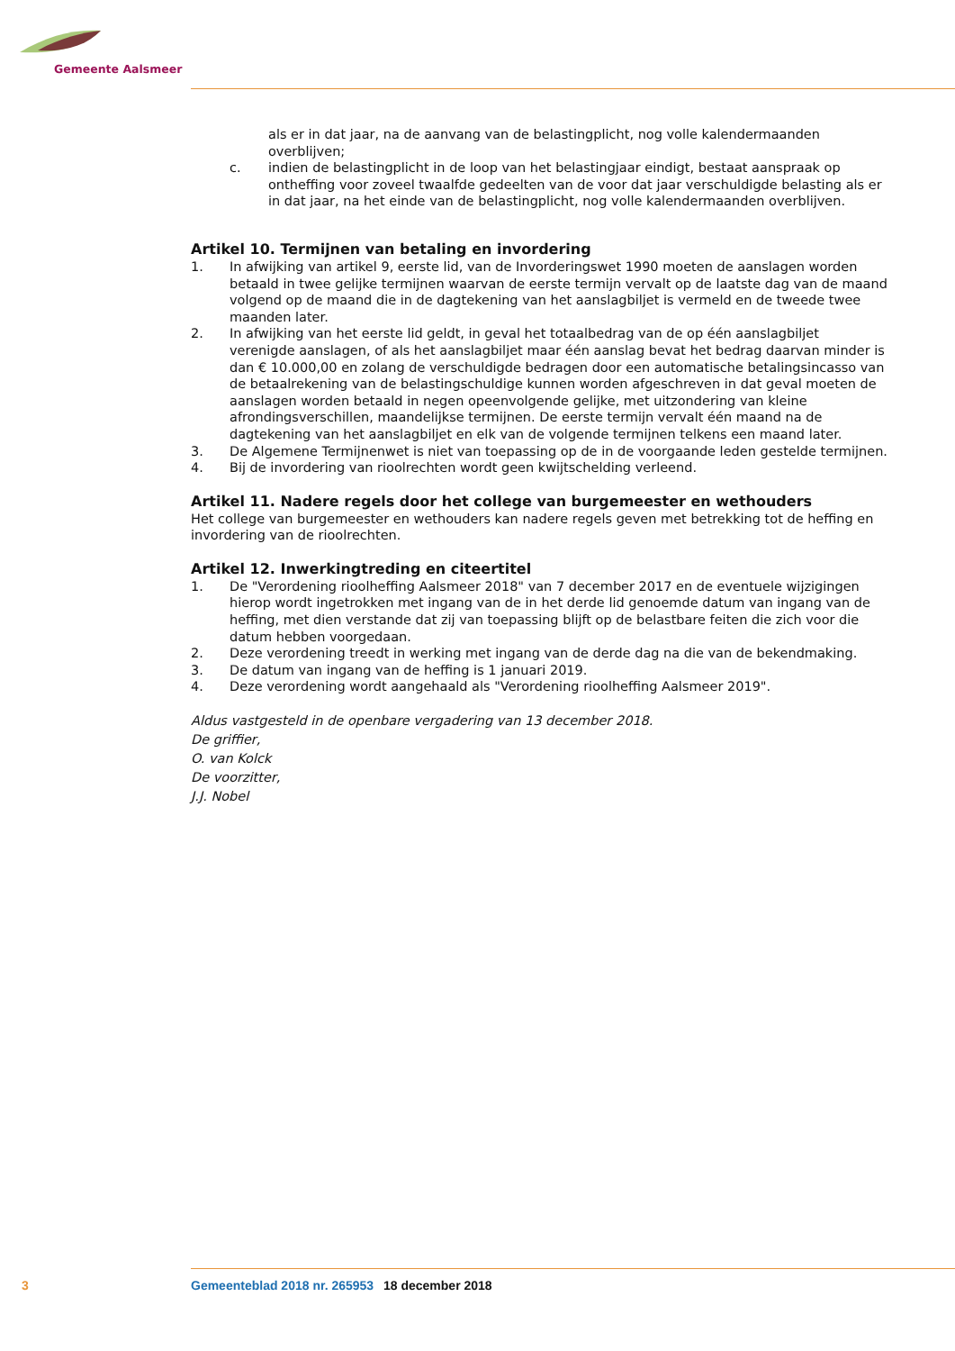Gemeente Aalsmeer
als er in dat jaar, na de aanvang van de belastingplicht, nog volle kalendermaanden overblijven;
c. indien de belastingplicht in de loop van het belastingjaar eindigt, bestaat aanspraak op ontheffing voor zoveel twaalfde gedeelten van de voor dat jaar verschuldigde belasting als er in dat jaar, na het einde van de belastingplicht, nog volle kalendermaanden overblijven.
Artikel 10. Termijnen van betaling en invordering
1. In afwijking van artikel 9, eerste lid, van de Invorderingswet 1990 moeten de aanslagen worden betaald in twee gelijke termijnen waarvan de eerste termijn vervalt op de laatste dag van de maand volgend op de maand die in de dagtekening van het aanslagbiljet is vermeld en de tweede twee maanden later.
2. In afwijking van het eerste lid geldt, in geval het totaalbedrag van de op één aanslagbiljet verenigde aanslagen, of als het aanslagbiljet maar één aanslag bevat het bedrag daarvan minder is dan € 10.000,00 en zolang de verschuldigde bedragen door een automatische betalingsincasso van de betaalrekening van de belastingschuldige kunnen worden afgeschreven in dat geval moeten de aanslagen worden betaald in negen opeenvolgende gelijke, met uitzondering van kleine afrondingsverschillen, maandelijkse termijnen. De eerste termijn vervalt één maand na de dagtekening van het aanslagbiljet en elk van de volgende termijnen telkens een maand later.
3. De Algemene Termijnenwet is niet van toepassing op de in de voorgaande leden gestelde termijnen.
4. Bij de invordering van rioolrechten wordt geen kwijtschelding verleend.
Artikel 11. Nadere regels door het college van burgemeester en wethouders
Het college van burgemeester en wethouders kan nadere regels geven met betrekking tot de heffing en invordering van de rioolrechten.
Artikel 12. Inwerkingtreding en citeertitel
1. De "Verordening rioolheffing Aalsmeer 2018" van 7 december 2017 en de eventuele wijzigingen hierop wordt ingetrokken met ingang van de in het derde lid genoemde datum van ingang van de heffing, met dien verstande dat zij van toepassing blijft op de belastbare feiten die zich voor die datum hebben voorgedaan.
2. Deze verordening treedt in werking met ingang van de derde dag na die van de bekendmaking.
3. De datum van ingang van de heffing is 1 januari 2019.
4. Deze verordening wordt aangehaald als "Verordening rioolheffing Aalsmeer 2019".
Aldus vastgesteld in de openbare vergadering van 13 december 2018.
De griffier,
O. van Kolck
De voorzitter,
J.J. Nobel
3 Gemeenteblad 2018 nr. 265953 18 december 2018